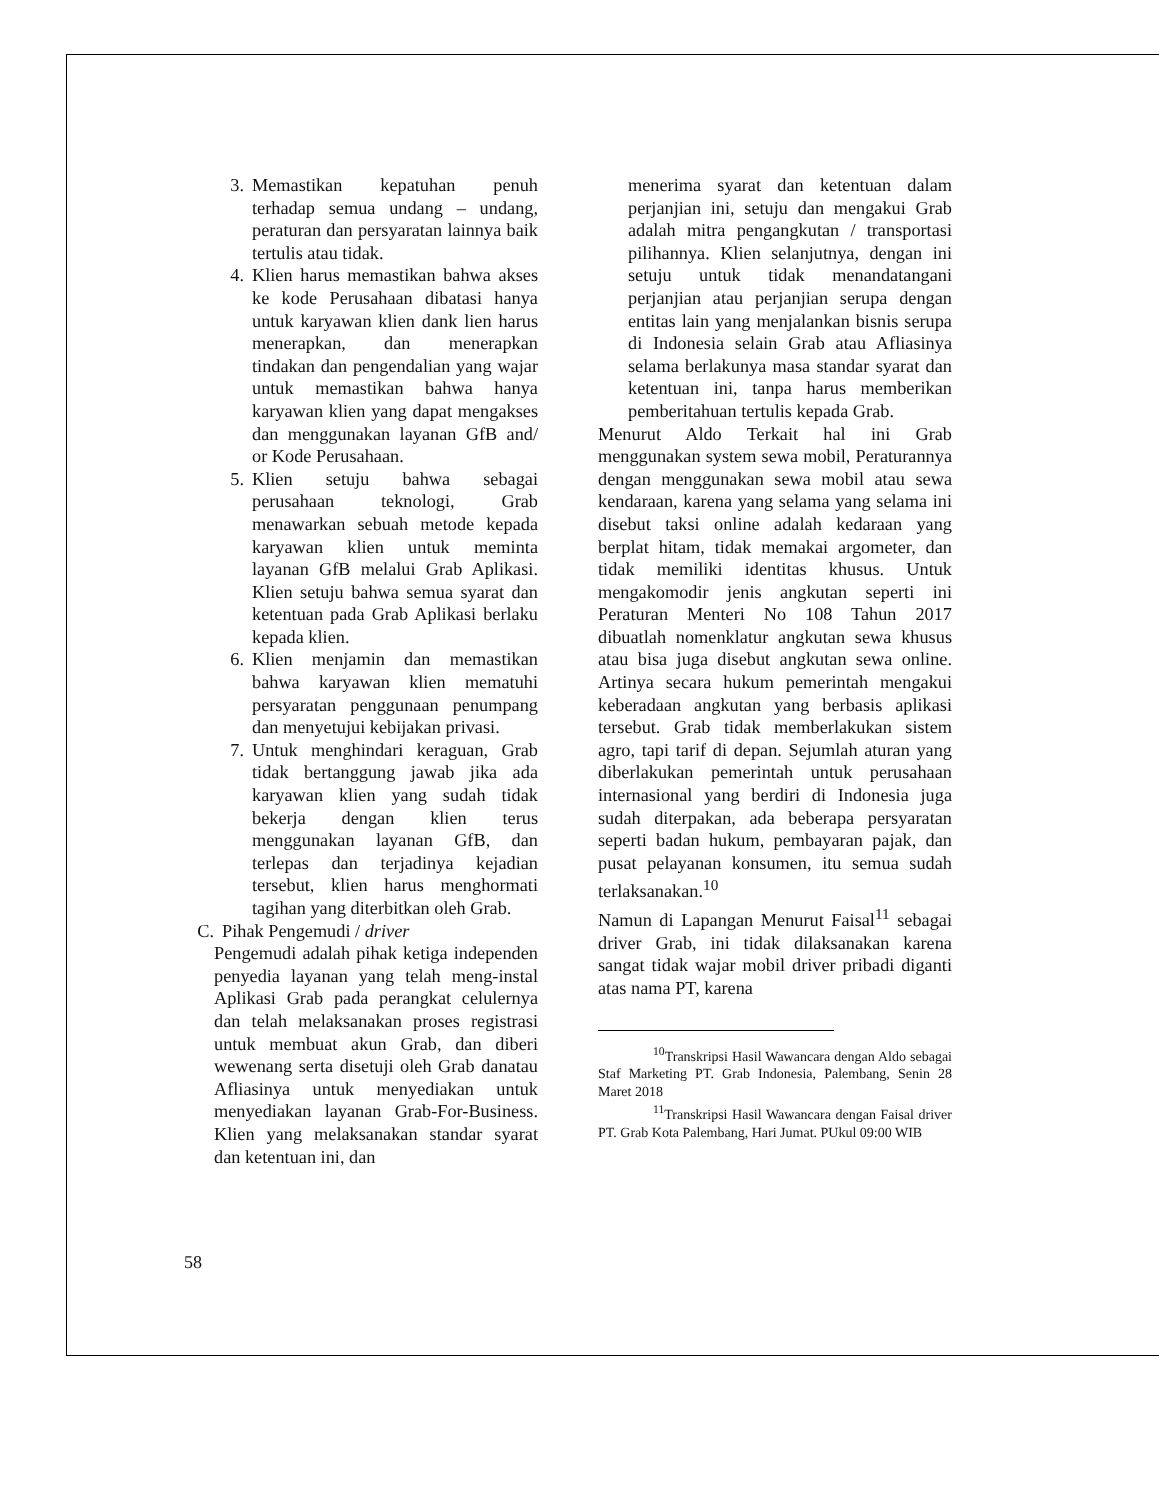3. Memastikan kepatuhan penuh terhadap semua undang – undang, peraturan dan persyaratan lainnya baik tertulis atau tidak.
4. Klien harus memastikan bahwa akses ke kode Perusahaan dibatasi hanya untuk karyawan klien dank lien harus menerapkan, dan menerapkan tindakan dan pengendalian yang wajar untuk memastikan bahwa hanya karyawan klien yang dapat mengakses dan menggunakan layanan GfB and/ or Kode Perusahaan.
5. Klien setuju bahwa sebagai perusahaan teknologi, Grab menawarkan sebuah metode kepada karyawan klien untuk meminta layanan GfB melalui Grab Aplikasi. Klien setuju bahwa semua syarat dan ketentuan pada Grab Aplikasi berlaku kepada klien.
6. Klien menjamin dan memastikan bahwa karyawan klien mematuhi persyaratan penggunaan penumpang dan menyetujui kebijakan privasi.
7. Untuk menghindari keraguan, Grab tidak bertanggung jawab jika ada karyawan klien yang sudah tidak bekerja dengan klien terus menggunakan layanan GfB, dan terlepas dan terjadinya kejadian tersebut, klien harus menghormati tagihan yang diterbitkan oleh Grab.
C. Pihak Pengemudi / driver
Pengemudi adalah pihak ketiga independen penyedia layanan yang telah meng-instal Aplikasi Grab pada perangkat celulernya dan telah melaksanakan proses registrasi untuk membuat akun Grab, dan diberi wewenang serta disetuji oleh Grab danatau Afliasinya untuk menyediakan untuk menyediakan layanan Grab-For-Business. Klien yang melaksanakan standar syarat dan ketentuan ini, dan
menerima syarat dan ketentuan dalam perjanjian ini, setuju dan mengakui Grab adalah mitra pengangkutan / transportasi pilihannya. Klien selanjutnya, dengan ini setuju untuk tidak menandatangani perjanjian atau perjanjian serupa dengan entitas lain yang menjalankan bisnis serupa di Indonesia selain Grab atau Afliasinya selama berlakunya masa standar syarat dan ketentuan ini, tanpa harus memberikan pemberitahuan tertulis kepada Grab.
Menurut Aldo Terkait hal ini Grab menggunakan system sewa mobil, Peraturannya dengan menggunakan sewa mobil atau sewa kendaraan, karena yang selama yang selama ini disebut taksi online adalah kedaraan yang berplat hitam, tidak memakai argometer, dan tidak memiliki identitas khusus. Untuk mengakomodir jenis angkutan seperti ini Peraturan Menteri No 108 Tahun 2017 dibuatlah nomenklatur angkutan sewa khusus atau bisa juga disebut angkutan sewa online. Artinya secara hukum pemerintah mengakui keberadaan angkutan yang berbasis aplikasi tersebut. Grab tidak memberlakukan sistem agro, tapi tarif di depan. Sejumlah aturan yang diberlakukan pemerintah untuk perusahaan internasional yang berdiri di Indonesia juga sudah diterpakan, ada beberapa persyaratan seperti badan hukum, pembayaran pajak, dan pusat pelayanan konsumen, itu semua sudah terlaksanakan.<sup>10</sup>
Namun di Lapangan Menurut Faisal<sup>11</sup> sebagai driver Grab, ini tidak dilaksanakan karena sangat tidak wajar mobil driver pribadi diganti atas nama PT, karena
<sup>10</sup> Transkripsi Hasil Wawancara dengan Aldo sebagai Staf Marketing PT. Grab Indonesia, Palembang, Senin 28 Maret 2018
<sup>11</sup> Transkripsi Hasil Wawancara dengan Faisal driver PT. Grab Kota Palembang, Hari Jumat. PUkul 09:00 WIB
58